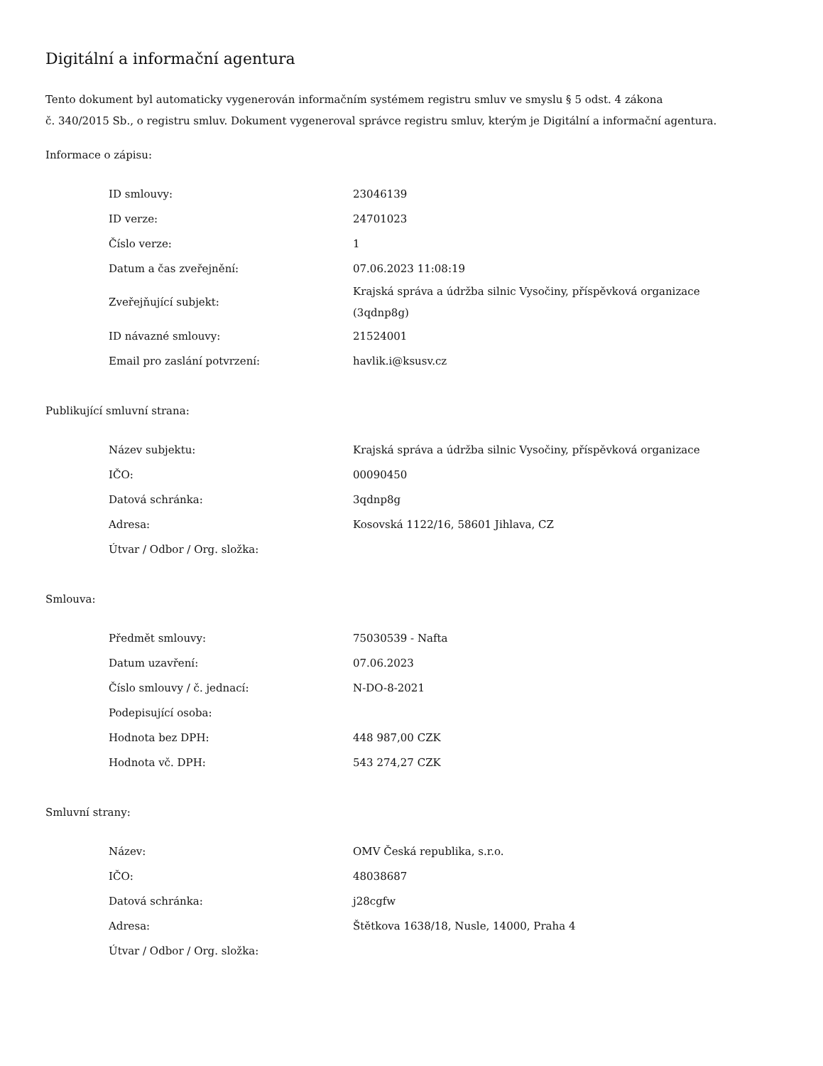Digitální a informační agentura
Tento dokument byl automaticky vygenerován informačním systémem registru smluv ve smyslu § 5 odst. 4 zákona
č. 340/2015 Sb., o registru smluv. Dokument vygeneroval správce registru smluv, kterým je Digitální a informační agentura.
Informace o zápisu:
| ID smlouvy: | 23046139 |
| ID verze: | 24701023 |
| Číslo verze: | 1 |
| Datum a čas zveřejnění: | 07.06.2023 11:08:19 |
| Zveřejňující subjekt: | Krajská správa a údržba silnic Vysočiny, příspěvková organizace (3qdnp8g) |
| ID návazné smlouvy: | 21524001 |
| Email pro zaslání potvrzení: | havlik.i@ksusv.cz |
Publikující smluvní strana:
| Název subjektu: | Krajská správa a údržba silnic Vysočiny, příspěvková organizace |
| IČO: | 00090450 |
| Datová schránka: | 3qdnp8g |
| Adresa: | Kosovská 1122/16, 58601 Jihlava, CZ |
| Útvar / Odbor / Org. složka: | |
Smlouva:
| Předmět smlouvy: | 75030539 - Nafta |
| Datum uzavření: | 07.06.2023 |
| Číslo smlouvy / č. jednací: | N-DO-8-2021 |
| Podepisující osoba: | |
| Hodnota bez DPH: | 448 987,00 CZK |
| Hodnota vč. DPH: | 543 274,27 CZK |
Smluvní strany:
| Název: | OMV Česká republika, s.r.o. |
| IČO: | 48038687 |
| Datová schránka: | j28cgfw |
| Adresa: | Štětkova 1638/18, Nusle, 14000, Praha 4 |
| Útvar / Odbor / Org. složka: | |